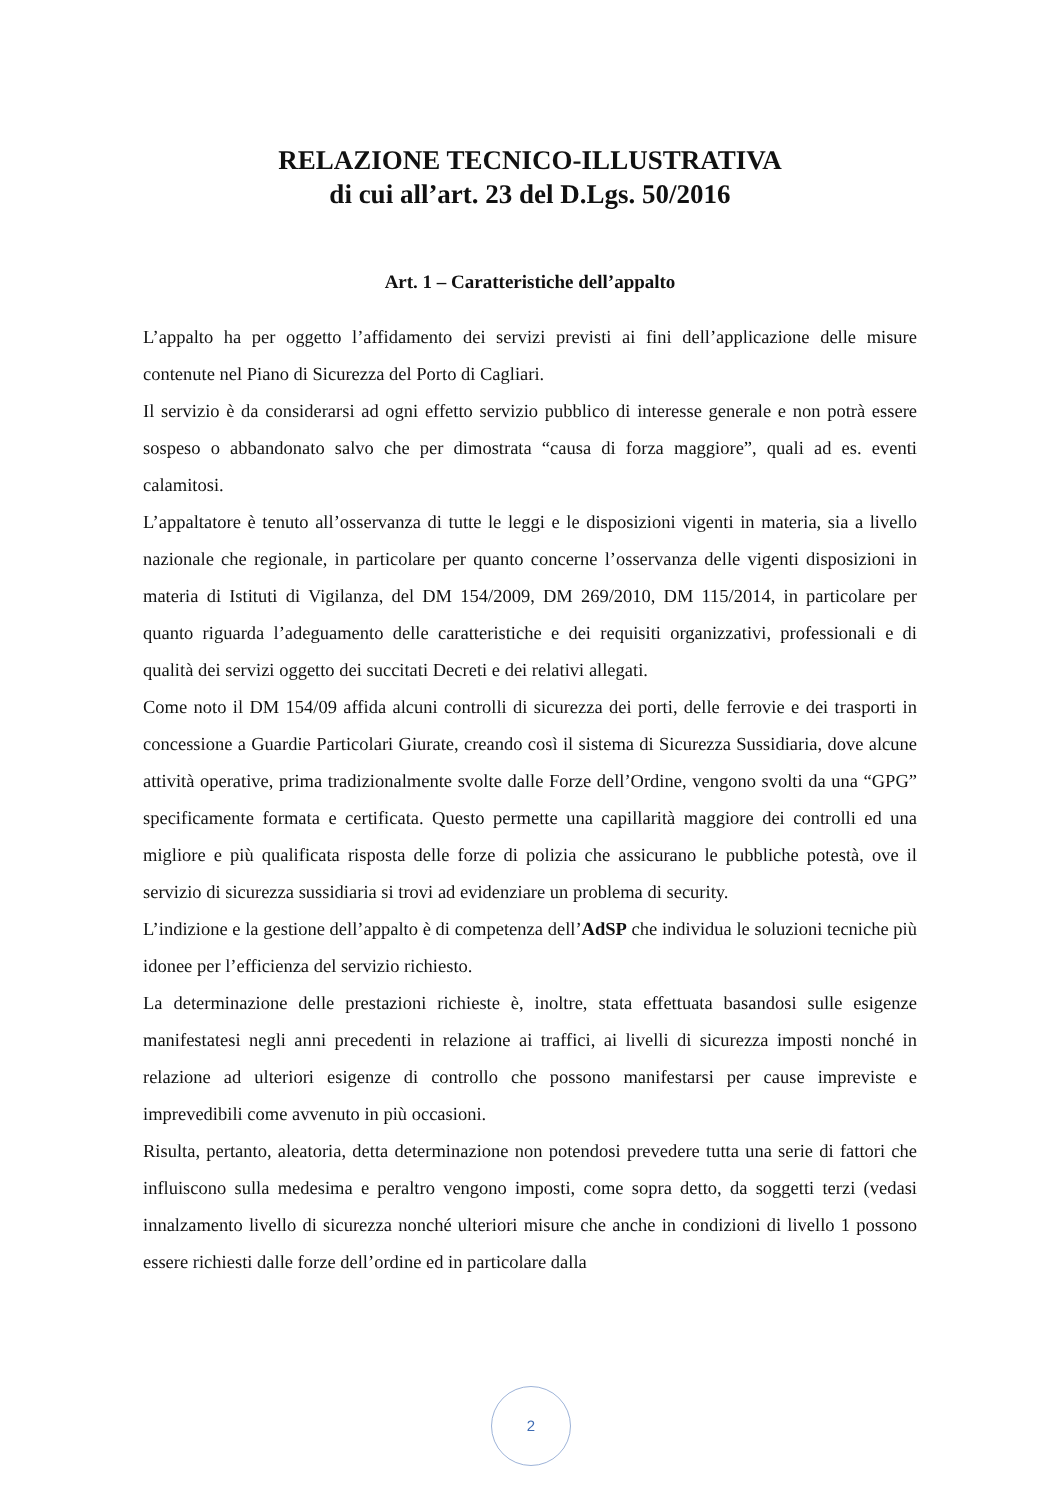RELAZIONE TECNICO-ILLUSTRATIVA
di cui all’art. 23 del D.Lgs. 50/2016
Art. 1 – Caratteristiche dell’appalto
L’appalto ha per oggetto l’affidamento dei servizi previsti ai fini dell’applicazione delle misure contenute nel Piano di Sicurezza del Porto di Cagliari.
Il servizio è da considerarsi ad ogni effetto servizio pubblico di interesse generale e non potrà essere sospeso o abbandonato salvo che per dimostrata “causa di forza maggiore”, quali ad es. eventi calamitosi.
L’appaltatore è tenuto all’osservanza di tutte le leggi e le disposizioni vigenti in materia, sia a livello nazionale che regionale, in particolare per quanto concerne l’osservanza delle vigenti disposizioni in materia di Istituti di Vigilanza, del DM 154/2009, DM 269/2010, DM 115/2014, in particolare per quanto riguarda l’adeguamento delle caratteristiche e dei requisiti organizzativi, professionali e di qualità dei servizi oggetto dei succitati Decreti e dei relativi allegati.
Come noto il DM 154/09 affida alcuni controlli di sicurezza dei porti, delle ferrovie e dei trasporti in concessione a Guardie Particolari Giurate, creando così il sistema di Sicurezza Sussidiaria, dove alcune attività operative, prima tradizionalmente svolte dalle Forze dell’Ordine, vengono svolti da una “GPG” specificamente formata e certificata. Questo permette una capillarità maggiore dei controlli ed una migliore e più qualificata risposta delle forze di polizia che assicurano le pubbliche potestà, ove il servizio di sicurezza sussidiaria si trovi ad evidenziare un problema di security.
L’indizione e la gestione dell’appalto è di competenza dell’AdSP che individua le soluzioni tecniche più idonee per l’efficienza del servizio richiesto.
La determinazione delle prestazioni richieste è, inoltre, stata effettuata basandosi sulle esigenze manifestatesi negli anni precedenti in relazione ai traffici, ai livelli di sicurezza imposti nonché in relazione ad ulteriori esigenze di controllo che possono manifestarsi per cause impreviste e imprevedibili come avvenuto in più occasioni.
Risulta, pertanto, aleatoria, detta determinazione non potendosi prevedere tutta una serie di fattori che influiscono sulla medesima e peraltro vengono imposti, come sopra detto, da soggetti terzi (vedasi innalzamento livello di sicurezza nonché ulteriori misure che anche in condizioni di livello 1 possono essere richiesti dalle forze dell’ordine ed in particolare dalla
2